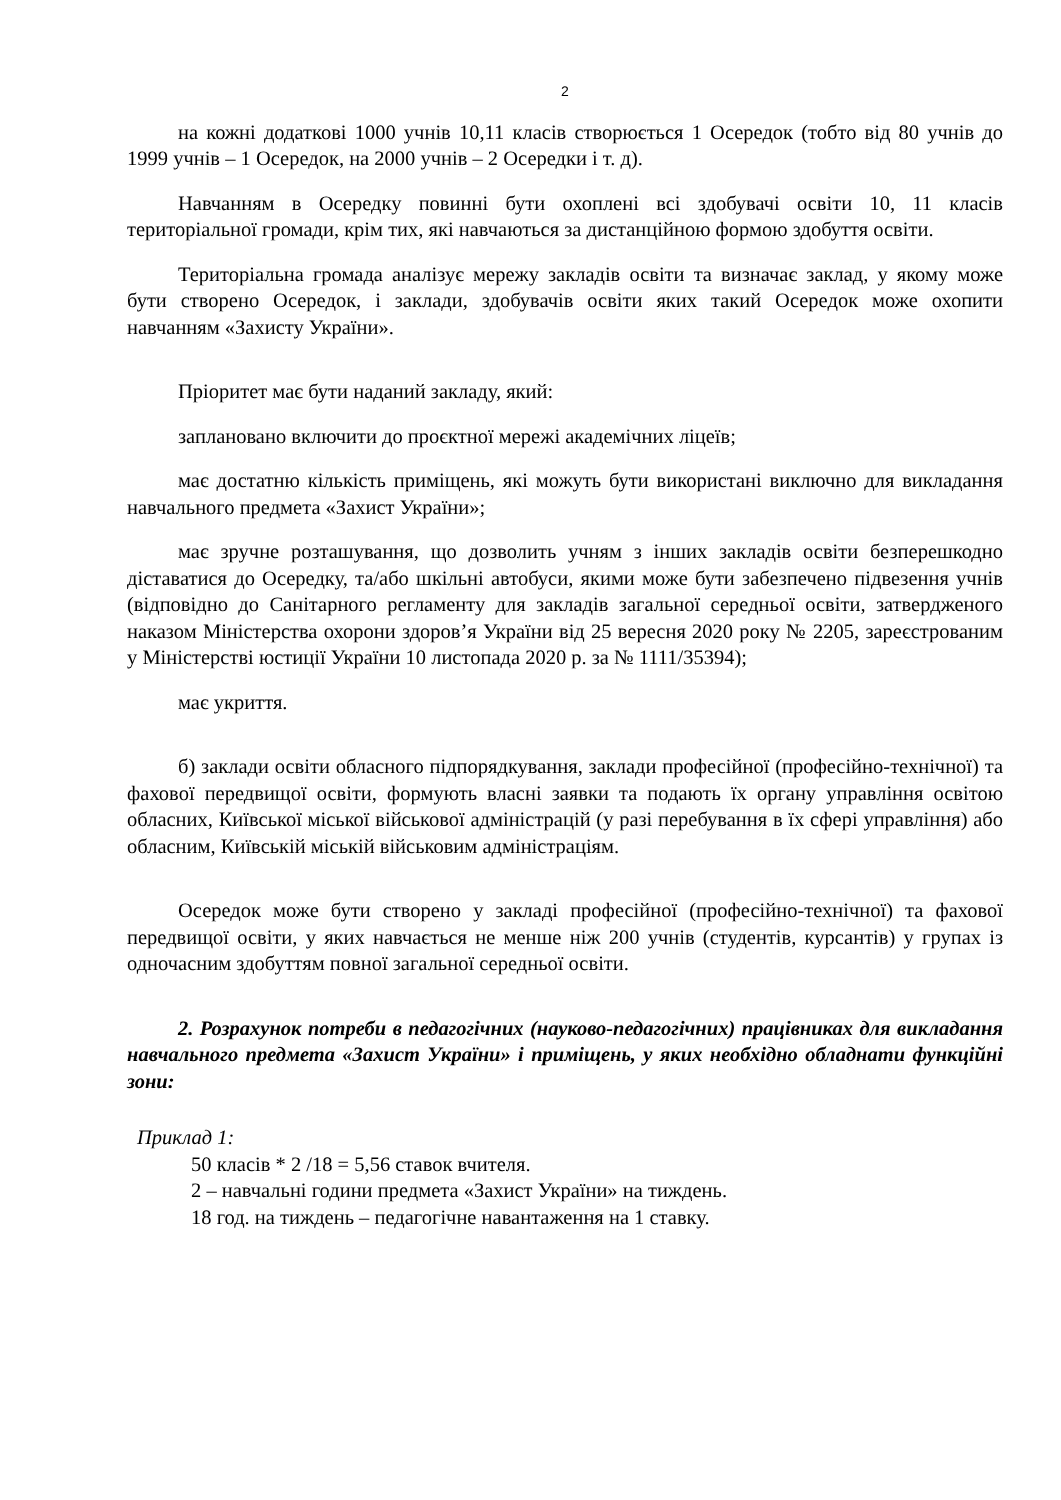2
на кожні додаткові 1000 учнів 10,11 класів створюється 1 Осередок (тобто від 80 учнів до 1999 учнів – 1 Осередок, на 2000 учнів – 2 Осередки і т. д).
Навчанням в Осередку повинні бути охоплені всі здобувачі освіти 10, 11 класів територіальної громади, крім тих, які навчаються за дистанційною формою здобуття освіти.
Територіальна громада аналізує мережу закладів освіти та визначає заклад, у якому може бути створено Осередок, і заклади, здобувачів освіти яких такий Осередок може охопити навчанням «Захисту України».
Пріоритет має бути наданий закладу, який:
заплановано включити до проєктної мережі академічних ліцеїв;
має достатню кількість приміщень, які можуть бути використані виключно для викладання навчального предмета «Захист України»;
має зручне розташування, що дозволить учням з інших закладів освіти безперешкодно діставатися до Осередку, та/або шкільні автобуси, якими може бути забезпечено підвезення учнів (відповідно до Санітарного регламенту для закладів загальної середньої освіти, затвердженого наказом Міністерства охорони здоров’я України від 25 вересня 2020 року № 2205, зареєстрованим у Міністерстві юстиції України 10 листопада 2020 р. за № 1111/35394);
має укриття.
б) заклади освіти обласного підпорядкування, заклади професійної (професійно-технічної) та фахової передвищої освіти, формують власні заявки та подають їх органу управління освітою обласних, Київської міської військової адміністрацій (у разі перебування в їх сфері управління) або обласним, Київській міській військовим адміністраціям.
Осередок може бути створено у закладі професійної (професійно-технічної) та фахової передвищої освіти, у яких навчається не менше ніж 200 учнів (студентів, курсантів) у групах із одночасним здобуттям повної загальної середньої освіти.
2. Розрахунок потреби в педагогічних (науково-педагогічних) працівниках для викладання навчального предмета «Захист України» і приміщень, у яких необхідно обладнати функційні зони:
Приклад 1:
50 класів * 2 /18 = 5,56 ставок вчителя.
2 – навчальні години предмета «Захист України» на тиждень.
18 год. на тиждень – педагогічне навантаження на 1 ставку.